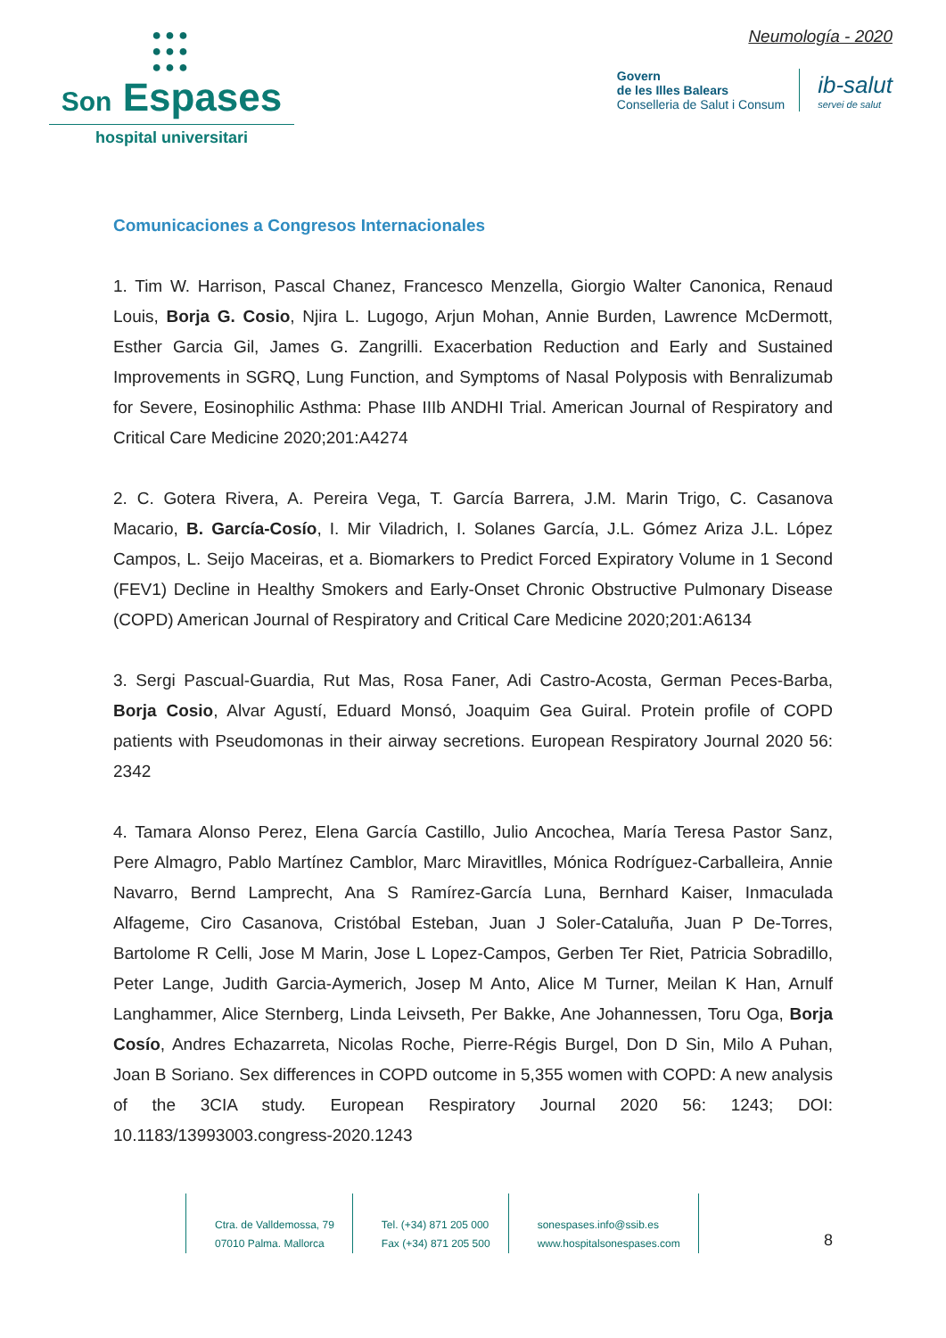●●●
●●●
●●●
Son Espases
hospital universitari
Neumología - 2020
Govern
de les Illes Balears
Conselleria de Salut i Consum
ib-salut
servei de salut
Comunicaciones a Congresos Internacionales
1. Tim W. Harrison, Pascal Chanez, Francesco Menzella, Giorgio Walter Canonica, Renaud Louis, Borja G. Cosio, Njira L. Lugogo, Arjun Mohan, Annie Burden, Lawrence McDermott, Esther Garcia Gil, James G. Zangrilli. Exacerbation Reduction and Early and Sustained Improvements in SGRQ, Lung Function, and Symptoms of Nasal Polyposis with Benralizumab for Severe, Eosinophilic Asthma: Phase IIIb ANDHI Trial. American Journal of Respiratory and Critical Care Medicine 2020;201:A4274
2. C. Gotera Rivera, A. Pereira Vega, T. García Barrera, J.M. Marin Trigo, C. Casanova Macario, B. García-Cosío, I. Mir Viladrich, I. Solanes García, J.L. Gómez Ariza J.L. López Campos, L. Seijo Maceiras, et a. Biomarkers to Predict Forced Expiratory Volume in 1 Second (FEV1) Decline in Healthy Smokers and Early-Onset Chronic Obstructive Pulmonary Disease (COPD) American Journal of Respiratory and Critical Care Medicine 2020;201:A6134
3. Sergi Pascual-Guardia, Rut Mas, Rosa Faner, Adi Castro-Acosta, German Peces-Barba, Borja Cosio, Alvar Agustí, Eduard Monsó, Joaquim Gea Guiral. Protein profile of COPD patients with Pseudomonas in their airway secretions. European Respiratory Journal 2020 56: 2342
4. Tamara Alonso Perez, Elena García Castillo, Julio Ancochea, María Teresa Pastor Sanz, Pere Almagro, Pablo Martínez Camblor, Marc Miravitlles, Mónica Rodríguez-Carballeira, Annie Navarro, Bernd Lamprecht, Ana S Ramírez-García Luna, Bernhard Kaiser, Inmaculada Alfageme, Ciro Casanova, Cristóbal Esteban, Juan J Soler-Cataluña, Juan P De-Torres, Bartolome R Celli, Jose M Marin, Jose L Lopez-Campos, Gerben Ter Riet, Patricia Sobradillo, Peter Lange, Judith Garcia-Aymerich, Josep M Anto, Alice M Turner, Meilan K Han, Arnulf Langhammer, Alice Sternberg, Linda Leivseth, Per Bakke, Ane Johannessen, Toru Oga, Borja Cosío, Andres Echazarreta, Nicolas Roche, Pierre-Régis Burgel, Don D Sin, Milo A Puhan, Joan B Soriano. Sex differences in COPD outcome in 5,355 women with COPD: A new analysis of the 3CIA study. European Respiratory Journal 2020 56: 1243; DOI: 10.1183/13993003.congress-2020.1243
Ctra. de Valldemossa, 79
07010 Palma. Mallorca
Tel. (+34) 871 205 000
Fax (+34) 871 205 500
sonespases.info@ssib.es
www.hospitalsonespases.com
8